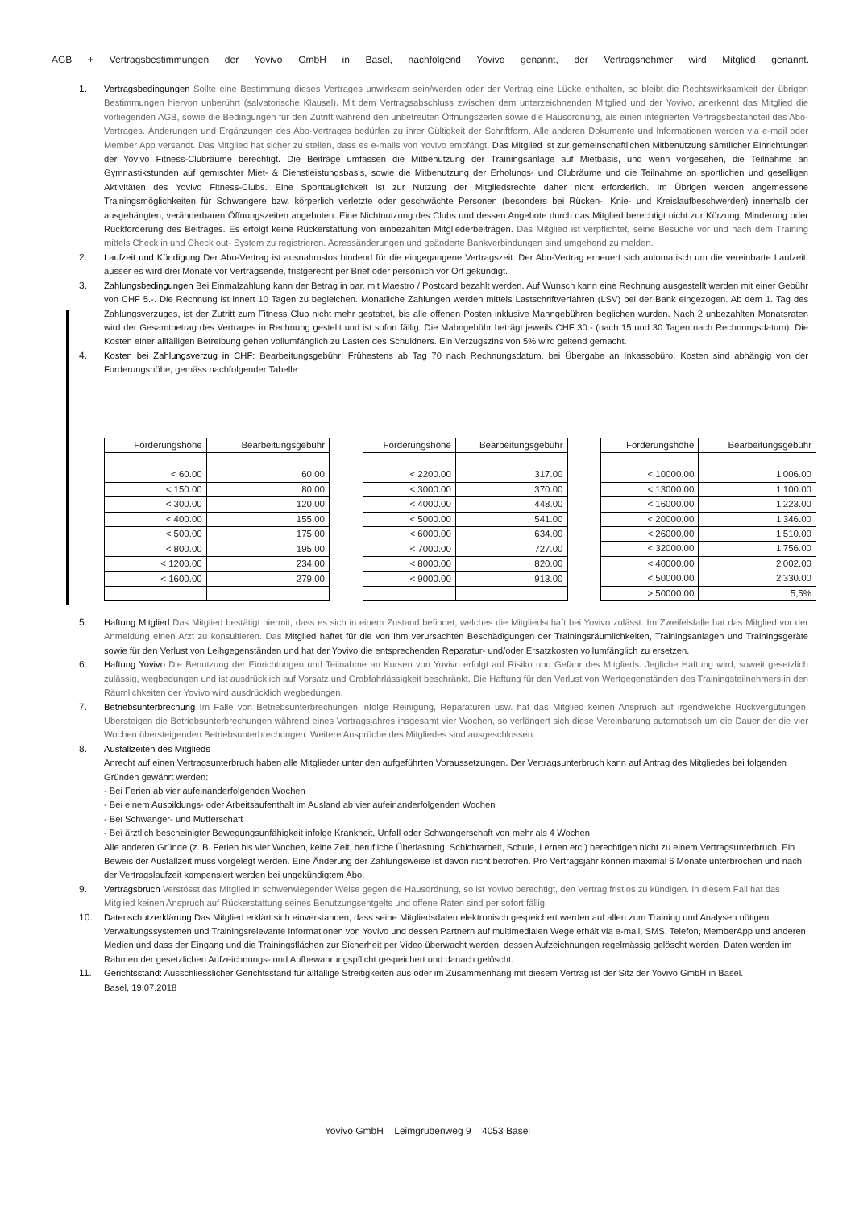AGB + Vertragsbestimmungen der Yovivo GmbH in Basel, nachfolgend Yovivo genannt, der Vertragsnehmer wird Mitglied genannt.
1. Vertragsbedingungen Sollte eine Bestimmung dieses Vertrages unwirksam sein/werden oder der Vertrag eine Lücke enthalten, so bleibt die Rechtswirksamkeit der übrigen Bestimmungen hiervon unberührt (salvatorische Klausel). Mit dem Vertragsabschluss zwischen dem unterzeichnenden Mitglied und der Yovivo, anerkennt das Mitglied die vorliegenden AGB, sowie die Bedingungen für den Zutritt während den unbetreuten Öffnungszeiten sowie die Hausordnung, als einen integrierten Vertragsbestandteil des Abo-Vertrages. Änderungen und Ergänzungen des Abo-Vertrages bedürfen zu ihrer Gültigkeit der Schriftform. Alle anderen Dokumente und Informationen werden via e-mail oder Member App versandt. Das Mitglied hat sicher zu stellen, dass es e-mails von Yovivo empfängt. Das Mitglied ist zur gemeinschaftlichen Mitbenutzung sämtlicher Einrichtungen der Yovivo Fitness-Clubräume berechtigt. Die Beiträge umfassen die Mitbenutzung der Trainingsanlage auf Mietbasis, und wenn vorgesehen, die Teilnahme an Gymnastikstunden auf gemischter Miet- & Dienstleistungsbasis, sowie die Mitbenutzung der Erholungs- und Clubräume und die Teilnahme an sportlichen und geselligen Aktivitäten des Yovivo Fitness-Clubs. Eine Sporttauglichkeit ist zur Nutzung der Mitgliedsrechte daher nicht erforderlich. Im Übrigen werden angemessene Trainingsmöglichkeiten für Schwangere bzw. körperlich verletzte oder geschwächte Personen (besonders bei Rücken-, Knie- und Kreislaufbeschwerden) innerhalb der ausgehängten, veränderbaren Öffnungszeiten angeboten. Eine Nichtnutzung des Clubs und dessen Angebote durch das Mitglied berechtigt nicht zur Kürzung, Minderung oder Rückforderung des Beitrages. Es erfolgt keine Rückerstattung von einbezahlten Mitgliederbeiträgen. Das Mitglied ist verpflichtet, seine Besuche vor und nach dem Training mittels Check in und Check out- System zu registrieren. Adressänderungen und geänderte Bankverbindungen sind umgehend zu melden.
2. Laufzeit und Kündigung Der Abo-Vertrag ist ausnahmslos bindend für die eingegangene Vertragszeit. Der Abo-Vertrag erneuert sich automatisch um die vereinbarte Laufzeit, ausser es wird drei Monate vor Vertragsende, fristgerecht per Brief oder persönlich vor Ort gekündigt.
3. Zahlungsbedingungen Bei Einmalzahlung kann der Betrag in bar, mit Maestro / Postcard bezahlt werden. Auf Wunsch kann eine Rechnung ausgestellt werden mit einer Gebühr von CHF 5.-. Die Rechnung ist innert 10 Tagen zu begleichen. Monatliche Zahlungen werden mittels Lastschriftverfahren (LSV) bei der Bank eingezogen. Ab dem 1. Tag des Zahlungsverzuges, ist der Zutritt zum Fitness Club nicht mehr gestattet, bis alle offenen Posten inklusive Mahngebühren beglichen wurden. Nach 2 unbezahlten Monatsraten wird der Gesamtbetrag des Vertrages in Rechnung gestellt und ist sofort fällig. Die Mahngebühr beträgt jeweils CHF 30.- (nach 15 und 30 Tagen nach Rechnungsdatum). Die Kosten einer allfälligen Betreibung gehen vollumfänglich zu Lasten des Schuldners. Ein Verzugszins von 5% wird geltend gemacht.
4. Kosten bei Zahlungsverzug in CHF: Bearbeitungsgebühr: Frühestens ab Tag 70 nach Rechnungsdatum, bei Übergabe an Inkassobüro. Kosten sind abhängig von der Forderungshöhe, gemäss nachfolgender Tabelle:
| Forderungshöhe | Bearbeitungsgebühr |
| --- | --- |
| < 60.00 | 60.00 |
| < 150.00 | 80.00 |
| < 300.00 | 120.00 |
| < 400.00 | 155.00 |
| < 500.00 | 175.00 |
| < 800.00 | 195.00 |
| < 1200.00 | 234.00 |
| < 1600.00 | 279.00 |
| Forderungshöhe | Bearbeitungsgebühr |
| --- | --- |
| < 2200.00 | 317.00 |
| < 3000.00 | 370.00 |
| < 4000.00 | 448.00 |
| < 5000.00 | 541.00 |
| < 6000.00 | 634.00 |
| < 7000.00 | 727.00 |
| < 8000.00 | 820.00 |
| < 9000.00 | 913.00 |
| Forderungshöhe | Bearbeitungsgebühr |
| --- | --- |
| < 10000.00 | 1‘006.00 |
| < 13000.00 | 1‘100.00 |
| < 16000.00 | 1‘223.00 |
| < 20000.00 | 1‘346.00 |
| < 26000.00 | 1‘510.00 |
| < 32000.00 | 1‘756.00 |
| < 40000.00 | 2‘002.00 |
| < 50000.00 | 2‘330.00 |
| > 50000.00 | 5,5% |
5. Haftung Mitglied Das Mitglied bestätigt hiermit, dass es sich in einem Zustand befindet, welches die Mitgliedschaft bei Yovivo zulässt. Im Zweifelsfalle hat das Mitglied vor der Anmeldung einen Arzt zu konsultieren. Das Mitglied haftet für die von ihm verursachten Beschädigungen der Trainingsräumlichkeiten, Trainingsanlagen und Trainingsgeräte sowie für den Verlust von Leihgegenständen und hat der Yovivo die entsprechenden Reparatur- und/oder Ersatzkosten vollumfänglich zu ersetzen.
6. Haftung Yovivo Die Benutzung der Einrichtungen und Teilnahme an Kursen von Yovivo erfolgt auf Risiko und Gefahr des Mitglieds. Jegliche Haftung wird, soweit gesetzlich zulässig, wegbedungen und ist ausdrücklich auf Vorsatz und Grobfahrlässigkeit beschränkt. Die Haftung für den Verlust von Wertgegenständen des Trainingsteilnehmers in den Räumlichkeiten der Yovivo wird ausdrücklich wegbedungen.
7. Betriebsunterbrechung Im Falle von Betriebsunterbrechungen infolge Reinigung, Reparaturen usw. hat das Mitglied keinen Anspruch auf irgendwelche Rückvergütungen. Übersteigen die Betriebsunterbrechungen während eines Vertragsjahres insgesamt vier Wochen, so verlängert sich diese Vereinbarung automatisch um die Dauer der die vier Wochen übersteigenden Betriebsunterbrechungen. Weitere Ansprüche des Mitgliedes sind ausgeschlossen.
8. Ausfallzeiten des Mitglieds
Anrecht auf einen Vertragsunterbruch haben alle Mitglieder unter den aufgeführten Voraussetzungen. Der Vertragsunterbruch kann auf Antrag des Mitgliedes bei folgenden Gründen gewährt werden:
- Bei Ferien ab vier aufeinanderfolgenden Wochen
- Bei einem Ausbildungs- oder Arbeitsaufenthalt im Ausland ab vier aufeinanderfolgenden Wochen
- Bei Schwanger- und Mutterschaft
- Bei ärztlich bescheinigter Bewegungsunfähigkeit infolge Krankheit, Unfall oder Schwangerschaft von mehr als 4 Wochen
Alle anderen Gründe (z. B. Ferien bis vier Wochen, keine Zeit, berufliche Überlastung, Schichtarbeit, Schule, Lernen etc.) berechtigen nicht zu einem Vertragsunterbruch. Ein Beweis der Ausfallzeit muss vorgelegt werden. Eine Änderung der Zahlungsweise ist davon nicht betroffen. Pro Vertragsjahr können maximal 6 Monate unterbrochen und nach der Vertragslaufzeit kompensiert werden bei ungekündigtem Abo.
9. Vertragsbruch Verstösst das Mitglied in schwerwiegender Weise gegen die Hausordnung, so ist Yovivo berechtigt, den Vertrag fristlos zu kündigen. In diesem Fall hat das Mitglied keinen Anspruch auf Rückerstattung seines Benutzungsentgelts und offene Raten sind per sofort fällig.
10. Datenschutzerklärung Das Mitglied erklärt sich einverstanden, dass seine Mitgliedsdaten elektronisch gespeichert werden auf allen zum Training und Analysen nötigen Verwaltungssystemen und Trainingsrelevante Informationen von Yovivo und dessen Partnern auf multimedialen Wege erhält via e-mail, SMS, Telefon, MemberApp und anderen Medien und dass der Eingang und die Trainingsflächen zur Sicherheit per Video überwacht werden, dessen Aufzeichnungen regelmässig gelöscht werden. Daten werden im Rahmen der gesetzlichen Aufzeichnungs- und Aufbewahrungspflicht gespeichert und danach gelöscht.
11. Gerichtsstand: Ausschliesslicher Gerichtsstand für allfällige Streitigkeiten aus oder im Zusammenhang mit diesem Vertrag ist der Sitz der Yovivo GmbH in Basel.
Basel, 19.07.2018
Yovivo GmbH Leimgrubenweg 9 4053 Basel